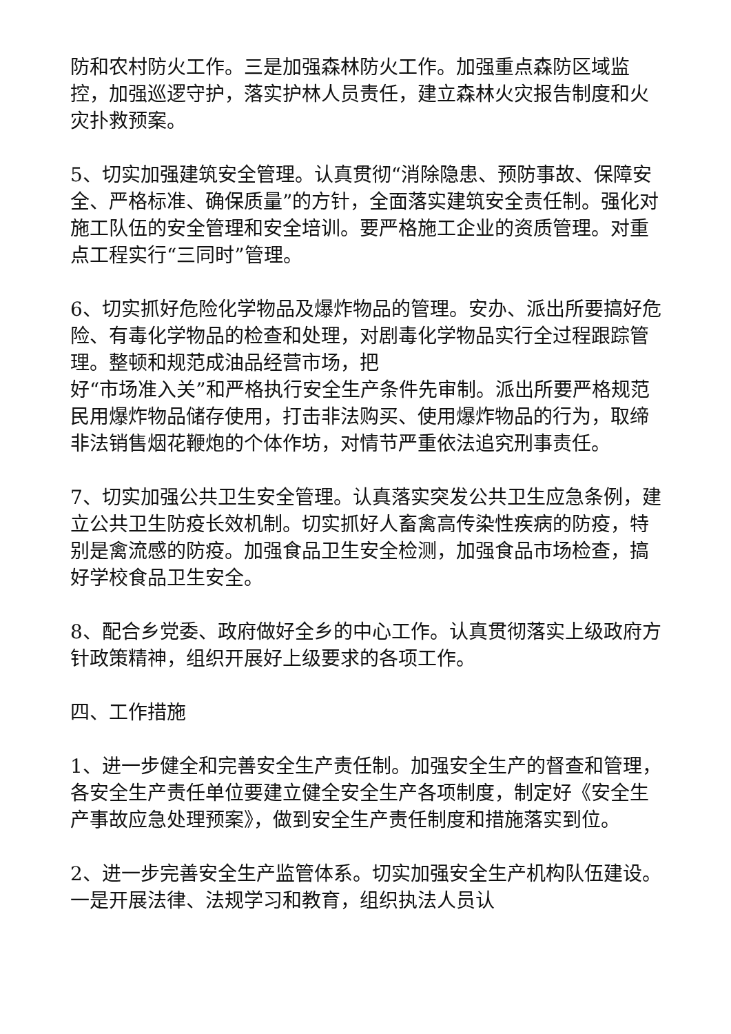防和农村防火工作。三是加强森林防火工作。加强重点森防区域监控，加强巡逻守护，落实护林人员责任，建立森林火灾报告制度和火灾扑救预案。
5、切实加强建筑安全管理。认真贯彻“消除隐患、预防事故、保障安全、严格标准、确保质量”的方针，全面落实建筑安全责任制。强化对施工队伍的安全管理和安全培训。要严格施工企业的资质管理。对重点工程实行“三同时”管理。
6、切实抓好危险化学物品及爆炸物品的管理。安办、派出所要搞好危险、有毒化学物品的检查和处理，对剧毒化学物品实行全过程跟踪管理。整顿和规范成油品经营市场，把
好“市场准入关”和严格执行安全生产条件先审制。派出所要严格规范民用爆炸物品储存使用，打击非法购买、使用爆炸物品的行为，取缔非法销售烟花鞭炮的个体作坊，对情节严重依法追究刑事责任。
7、切实加强公共卫生安全管理。认真落实突发公共卫生应急条例，建立公共卫生防疫长效机制。切实抓好人畜禽高传染性疾病的防疫，特别是禽流感的防疫。加强食品卫生安全检测，加强食品市场检查，搞好学校食品卫生安全。
8、配合乡党委、政府做好全乡的中心工作。认真贯彻落实上级政府方针政策精神，组织开展好上级要求的各项工作。
四、工作措施
1、进一步健全和完善安全生产责任制。加强安全生产的督查和管理，各安全生产责任单位要建立健全安全生产各项制度，制定好《安全生产事故应急处理预案》，做到安全生产责任制度和措施落实到位。
2、进一步完善安全生产监管体系。切实加强安全生产机构队伍建设。一是开展法律、法规学习和教育，组织执法人员认